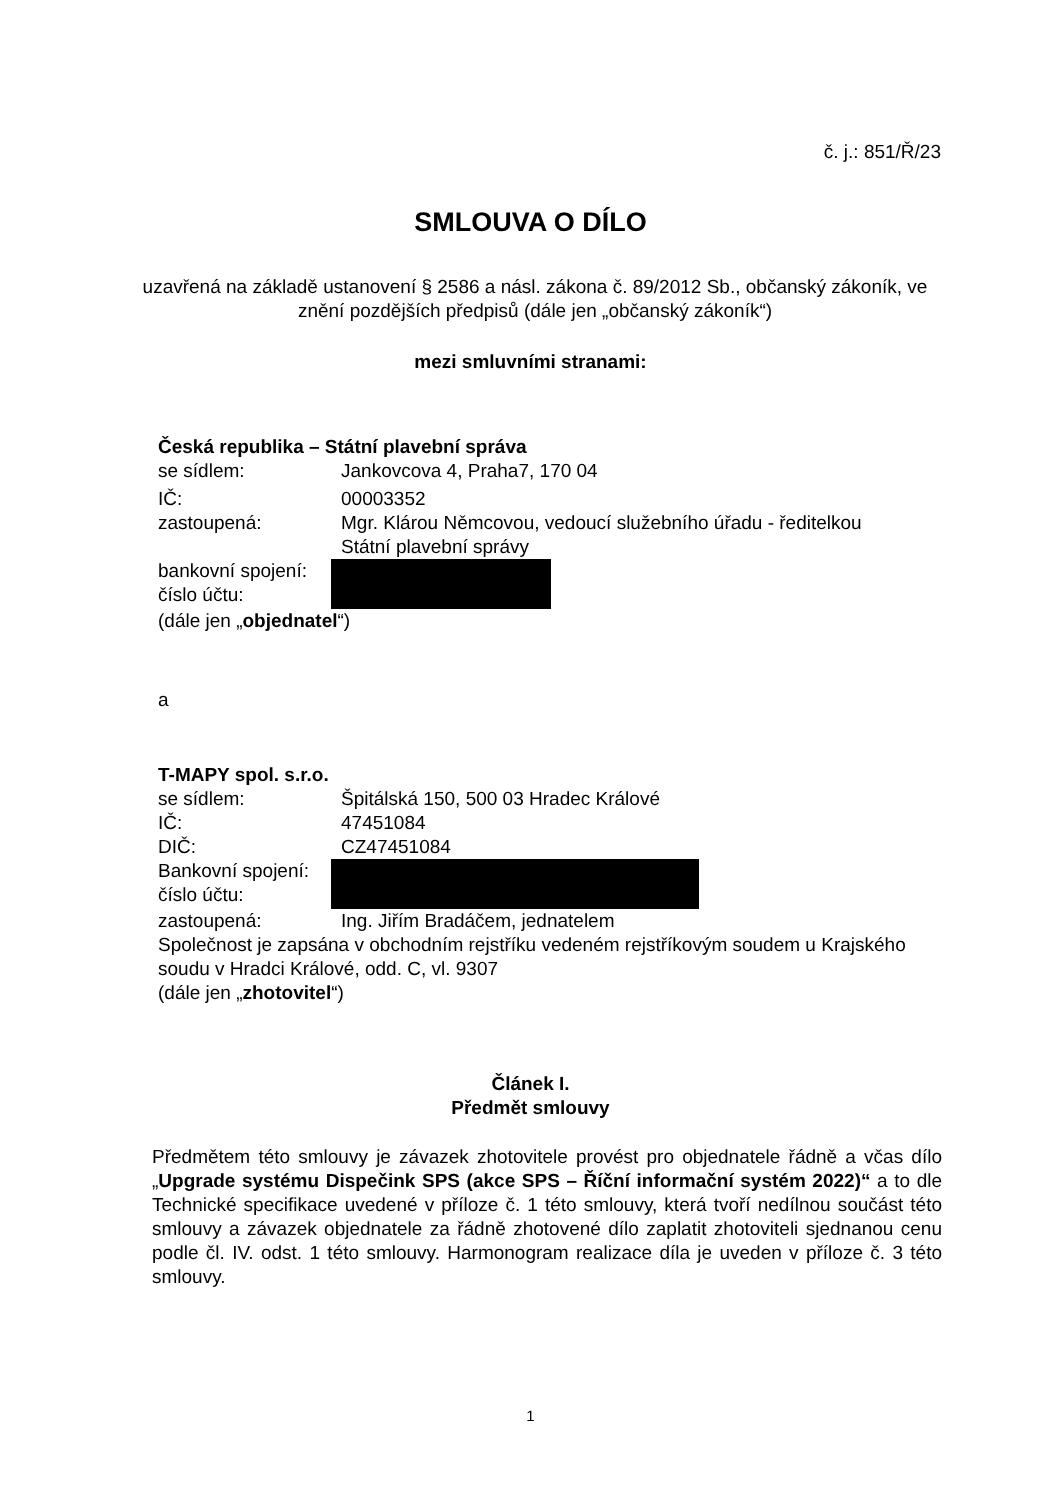č. j.: 851/Ř/23
SMLOUVA O DÍLO
uzavřená na základě ustanovení § 2586 a násl. zákona č. 89/2012 Sb., občanský zákoník, ve znění pozdějších předpisů (dále jen „občanský zákoník“)
mezi smluvními stranami:
Česká republika – Státní plavební správa
se sídlem: Jankovcova 4, Praha7, 170 04
IČ: 00003352
zastoupená: Mgr. Klárou Němcovou, vedoucí služebního úřadu - ředitelkou
Státní plavební správy
bankovní spojení:
číslo účtu:
(dále jen „objednatel“)
a
T-MAPY spol. s.r.o.
se sídlem: Špitálská 150, 500 03 Hradec Králové
IČ: 47451084
DIČ: CZ47451084
Bankovní spojení:
číslo účtu:
zastoupená: Ing. Jiřím Bradáčem, jednatelem
Společnost je zapsána v obchodním rejstříku vedeném rejstříkovým soudem u Krajského soudu v Hradci Králové, odd. C, vl. 9307
(dále jen „zhotovitel“)
Článek I.
Předmět smlouvy
Předmětem této smlouvy je závazek zhotovitele provést pro objednatele řádně a včas dílo „Upgrade systému Dispečink SPS (akce SPS – Říční informační systém 2022)“ a to dle Technické specifikace uvedené v příloze č. 1 této smlouvy, která tvoří nedílnou součást této smlouvy a závazek objednatele za řádně zhotovené dílo zaplatit zhotoviteli sjednanou cenu podle čl. IV. odst. 1 této smlouvy. Harmonogram realizace díla je uveden v příloze č. 3 této smlouvy.
1